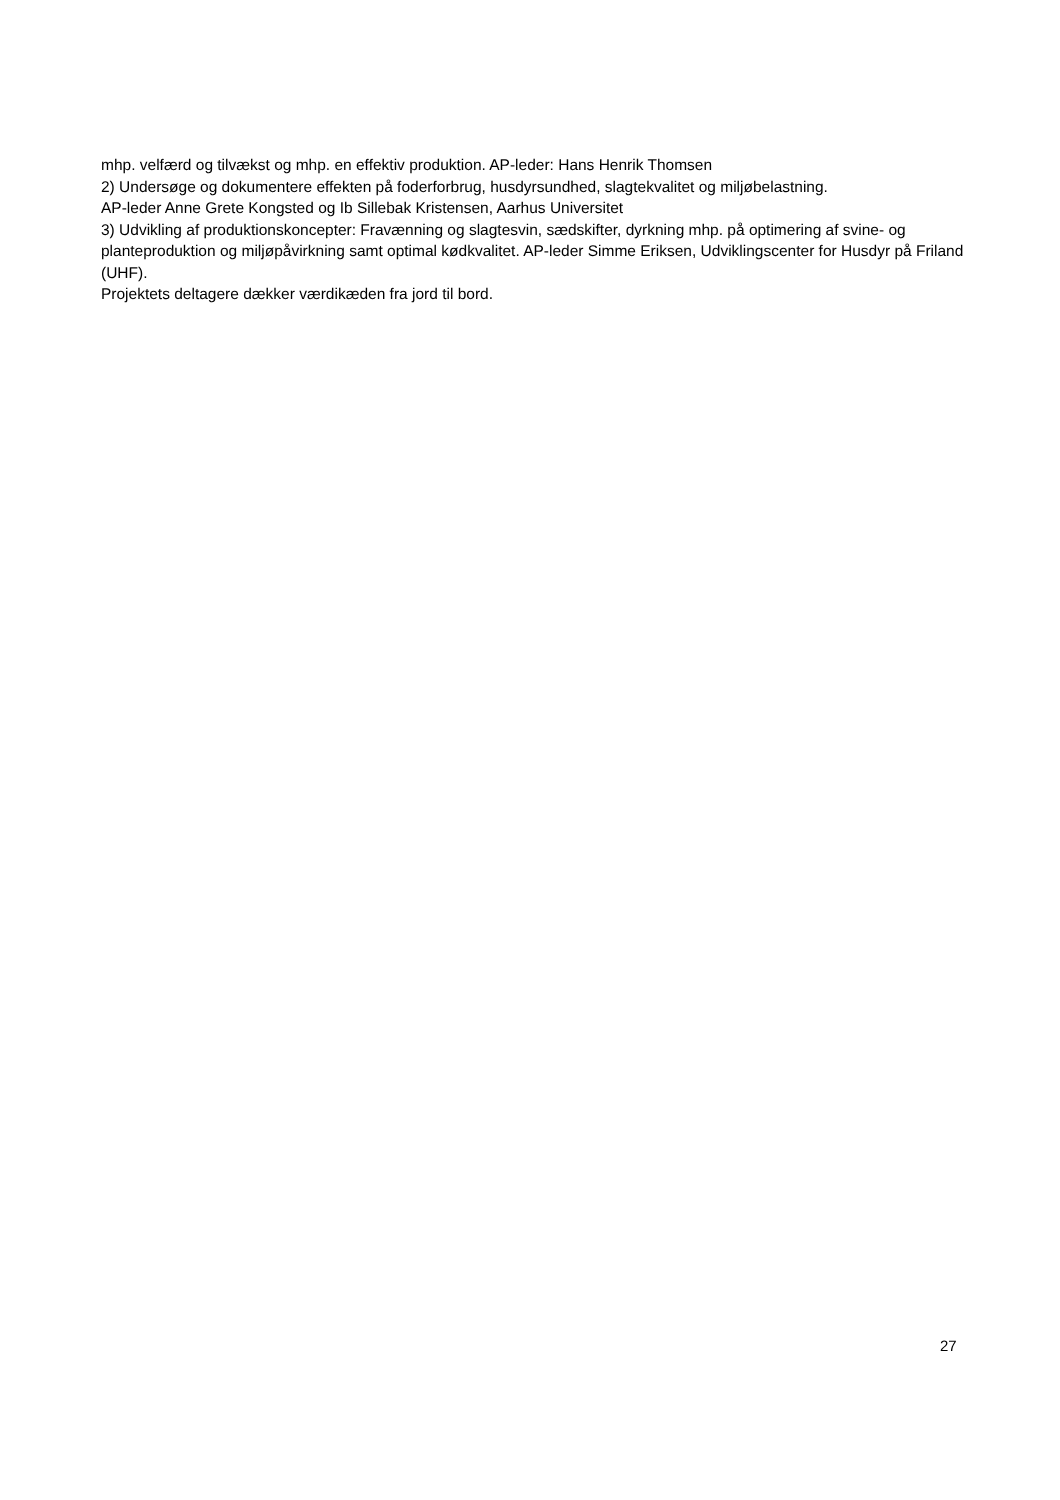mhp. velfærd og tilvækst og mhp. en effektiv produktion. AP-leder: Hans Henrik Thomsen
2) Undersøge og dokumentere effekten på foderforbrug, husdyrsundhed, slagtekvalitet og miljøbelastning.
AP-leder Anne Grete Kongsted og Ib Sillebak Kristensen, Aarhus Universitet
3) Udvikling af produktionskoncepter: Fravænning og slagtesvin, sædskifter, dyrkning mhp. på optimering af svine- og planteproduktion og miljøpåvirkning samt optimal kødkvalitet. AP-leder Simme Eriksen, Udviklingscenter for Husdyr på Friland (UHF).
Projektets deltagere dækker værdikæden fra jord til bord.
27